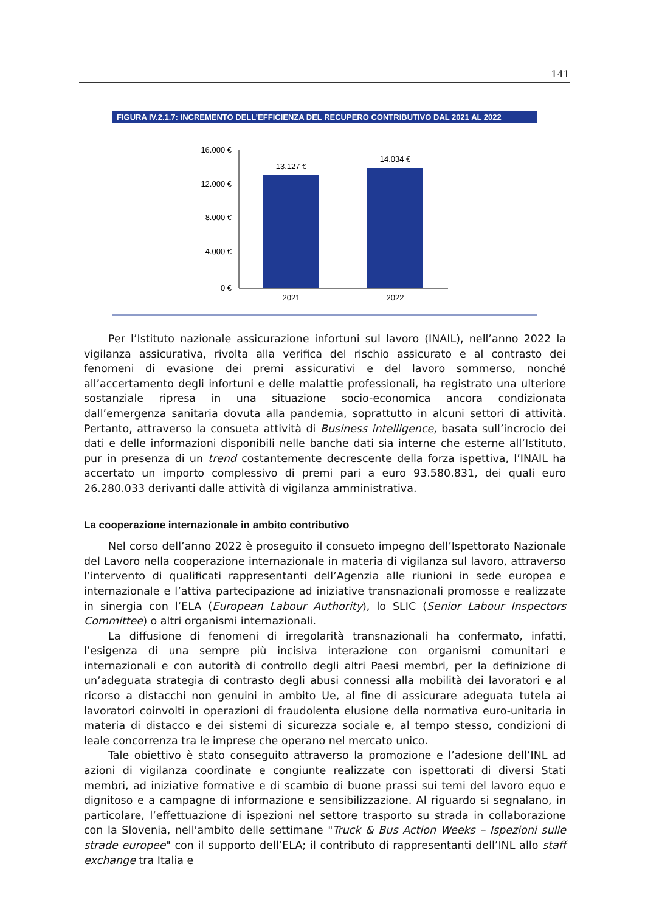141
FIGURA IV.2.1.7: INCREMENTO DELL’EFFICIENZA DEL RECUPERO CONTRIBUTIVO DAL 2021 AL 2022
16.000 €
12.000 €
8.000 €
4.000 €
0 €
13.127 €
14.034 €
2021
2022
Per l’Istituto nazionale assicurazione infortuni sul lavoro (INAIL), nell’anno 2022 la vigilanza assicurativa, rivolta alla verifica del rischio assicurato e al contrasto dei fenomeni di evasione dei premi assicurativi e del lavoro sommerso, nonché all’accertamento degli infortuni e delle malattie professionali, ha registrato una ulteriore sostanziale ripresa in una situazione socio-economica ancora condizionata dall’emergenza sanitaria dovuta alla pandemia, soprattutto in alcuni settori di attività. Pertanto, attraverso la consueta attività di Business intelligence, basata sull’incrocio dei dati e delle informazioni disponibili nelle banche dati sia interne che esterne all’Istituto, pur in presenza di un trend costantemente decrescente della forza ispettiva, l’INAIL ha accertato un importo complessivo di premi pari a euro 93.580.831, dei quali euro 26.280.033 derivanti dalle attività di vigilanza amministrativa.
La cooperazione internazionale in ambito contributivo
Nel corso dell’anno 2022 è proseguito il consueto impegno dell’Ispettorato Nazionale del Lavoro nella cooperazione internazionale in materia di vigilanza sul lavoro, attraverso l’intervento di qualificati rappresentanti dell’Agenzia alle riunioni in sede europea e internazionale e l’attiva partecipazione ad iniziative transnazionali promosse e realizzate in sinergia con l’ELA (European Labour Authority), lo SLIC (Senior Labour Inspectors Committee) o altri organismi internazionali.
La diffusione di fenomeni di irregolarità transnazionali ha confermato, infatti, l’esigenza di una sempre più incisiva interazione con organismi comunitari e internazionali e con autorità di controllo degli altri Paesi membri, per la definizione di un’adeguata strategia di contrasto degli abusi connessi alla mobilità dei lavoratori e al ricorso a distacchi non genuini in ambito Ue, al fine di assicurare adeguata tutela ai lavoratori coinvolti in operazioni di fraudolenta elusione della normativa euro-unitaria in materia di distacco e dei sistemi di sicurezza sociale e, al tempo stesso, condizioni di leale concorrenza tra le imprese che operano nel mercato unico.
Tale obiettivo è stato conseguito attraverso la promozione e l’adesione dell’INL ad azioni di vigilanza coordinate e congiunte realizzate con ispettorati di diversi Stati membri, ad iniziative formative e di scambio di buone prassi sui temi del lavoro equo e dignitoso e a campagne di informazione e sensibilizzazione. Al riguardo si segnalano, in particolare, l’effettuazione di ispezioni nel settore trasporto su strada in collaborazione con la Slovenia, nell'ambito delle settimane "Truck & Bus Action Weeks – Ispezioni sulle strade europee" con il supporto dell’ELA; il contributo di rappresentanti dell’INL allo staff exchange tra Italia e